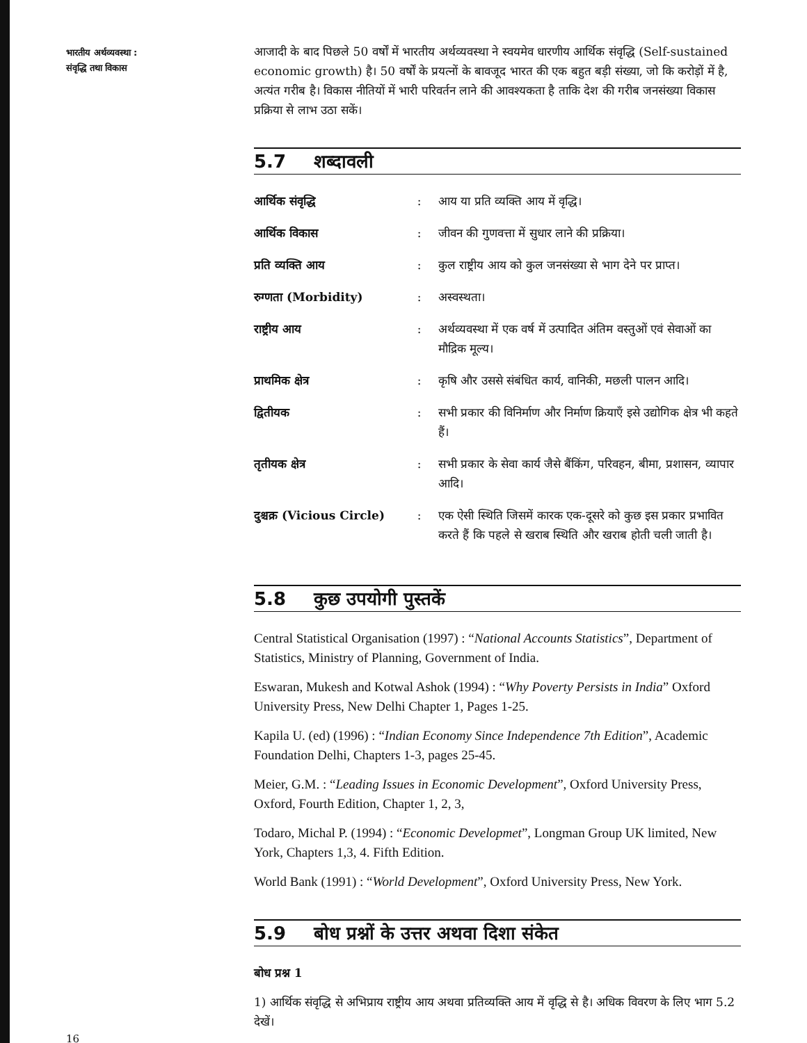भारतीय अर्थव्यवस्था :
संवृद्धि तथा विकास
आजादी के बाद पिछले 50 वर्षों में भारतीय अर्थव्यवस्था ने स्वयमेव धारणीय आर्थिक संवृद्धि (Self-sustained economic growth) है। 50 वर्षों के प्रयत्नों के बावजूद भारत की एक बहुत बड़ी संख्या, जो कि करोड़ों में है, अत्यंत गरीब है। विकास नीतियों में भारी परिवर्तन लाने की आवश्यकता है ताकि देश की गरीब जनसंख्या विकास प्रक्रिया से लाभ उठा सकें।
5.7 शब्दावली
| आर्थिक संवृद्धि | : | आय या प्रति व्यक्ति आय में वृद्धि। |
| आर्थिक विकास | : | जीवन की गुणवत्ता में सुधार लाने की प्रक्रिया। |
| प्रति व्यक्ति आय | : | कुल राष्ट्रीय आय को कुल जनसंख्या से भाग देने पर प्राप्त। |
| रुग्णता (Morbidity) | : | अस्वस्थता। |
| राष्ट्रीय आय | : | अर्थव्यवस्था में एक वर्ष में उत्पादित अंतिम वस्तुओं एवं सेवाओं का मौद्रिक मूल्य। |
| प्राथमिक क्षेत्र | : | कृषि और उससे संबंधित कार्य, वानिकी, मछली पालन आदि। |
| द्वितीयक | : | सभी प्रकार की विनिर्माण और निर्माण क्रियाएँ इसे उद्योगिक क्षेत्र भी कहते हैं। |
| तृतीयक क्षेत्र | : | सभी प्रकार के सेवा कार्य जैसे बैंकिंग, परिवहन, बीमा, प्रशासन, व्यापार आदि। |
| दुश्चक्र (Vicious Circle) | : | एक ऐसी स्थिति जिसमें कारक एक-दूसरे को कुछ इस प्रकार प्रभावित करते हैं कि पहले से खराब स्थिति और खराब होती चली जाती है। |
5.8 कुछ उपयोगी पुस्तकें
Central Statistical Organisation (1997) : “National Accounts Statistics”, Department of Statistics, Ministry of Planning, Government of India.
Eswaran, Mukesh and Kotwal Ashok (1994) : “Why Poverty Persists in India” Oxford University Press, New Delhi Chapter 1, Pages 1-25.
Kapila U. (ed) (1996) : “Indian Economy Since Independence 7th Edition”, Academic Foundation Delhi, Chapters 1-3, pages 25-45.
Meier, G.M. : “Leading Issues in Economic Development”, Oxford University Press, Oxford, Fourth Edition, Chapter 1, 2, 3,
Todaro, Michal P. (1994) : “Economic Developmet”, Longman Group UK limited, New York, Chapters 1,3, 4. Fifth Edition.
World Bank (1991) : “World Development”, Oxford University Press, New York.
5.9 बोध प्रश्नों के उत्तर अथवा दिशा संकेत
बोध प्रश्न 1
1) आर्थिक संवृद्धि से अभिप्राय राष्ट्रीय आय अथवा प्रतिव्यक्ति आय में वृद्धि से है। अधिक विवरण के लिए भाग 5.2 देखें।
16